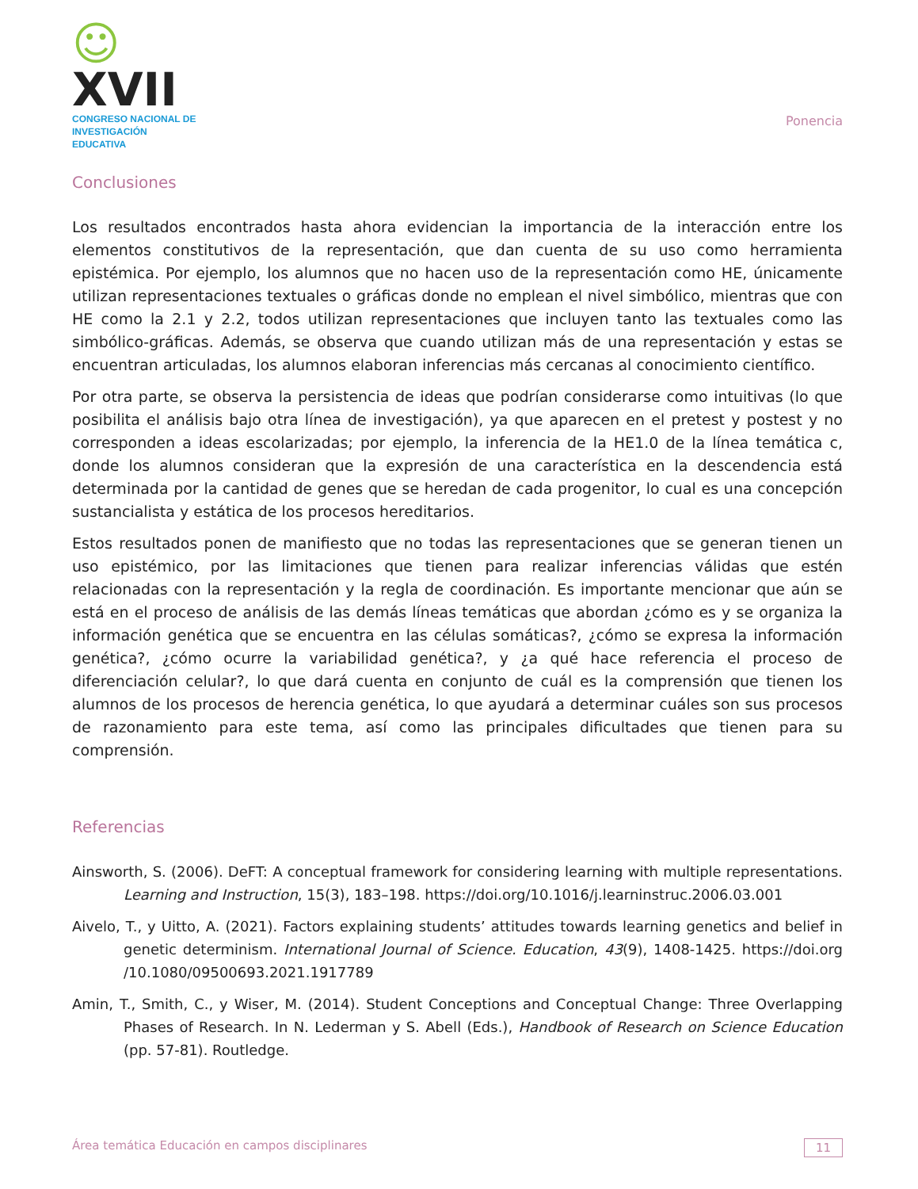☺XVII
CONGRESO NACIONAL DE
INVESTIGACIÓN EDUCATIVA
Ponencia
Conclusiones
Los resultados encontrados hasta ahora evidencian la importancia de la interacción entre los elementos constitutivos de la representación, que dan cuenta de su uso como herramienta epistémica. Por ejemplo, los alumnos que no hacen uso de la representación como HE, únicamente utilizan representaciones textuales o gráficas donde no emplean el nivel simbólico, mientras que con HE como la 2.1 y 2.2, todos utilizan representaciones que incluyen tanto las textuales como las simbólico-gráficas. Además, se observa que cuando utilizan más de una representación y estas se encuentran articuladas, los alumnos elaboran inferencias más cercanas al conocimiento científico.
Por otra parte, se observa la persistencia de ideas que podrían considerarse como intuitivas (lo que posibilita el análisis bajo otra línea de investigación), ya que aparecen en el pretest y postest y no corresponden a ideas escolarizadas; por ejemplo, la inferencia de la HE1.0 de la línea temática c, donde los alumnos consideran que la expresión de una característica en la descendencia está determinada por la cantidad de genes que se heredan de cada progenitor, lo cual es una concepción sustancialista y estática de los procesos hereditarios.
Estos resultados ponen de manifiesto que no todas las representaciones que se generan tienen un uso epistémico, por las limitaciones que tienen para realizar inferencias válidas que estén relacionadas con la representación y la regla de coordinación. Es importante mencionar que aún se está en el proceso de análisis de las demás líneas temáticas que abordan ¿cómo es y se organiza la información genética que se encuentra en las células somáticas?, ¿cómo se expresa la información genética?, ¿cómo ocurre la variabilidad genética?, y ¿a qué hace referencia el proceso de diferenciación celular?, lo que dará cuenta en conjunto de cuál es la comprensión que tienen los alumnos de los procesos de herencia genética, lo que ayudará a determinar cuáles son sus procesos de razonamiento para este tema, así como las principales dificultades que tienen para su comprensión.
Referencias
Ainsworth, S. (2006). DeFT: A conceptual framework for considering learning with multiple representations. Learning and Instruction, 15(3), 183–198. https://doi.org/10.1016/j.learninstruc.2006.03.001
Aivelo, T., y Uitto, A. (2021). Factors explaining students’ attitudes towards learning genetics and belief in genetic determinism. International Journal of Science. Education, 43(9), 1408-1425. https://doi.org /10.1080/09500693.2021.1917789
Amin, T., Smith, C., y Wiser, M. (2014). Student Conceptions and Conceptual Change: Three Overlapping Phases of Research. In N. Lederman y S. Abell (Eds.), Handbook of Research on Science Education (pp. 57-81). Routledge.
Área temática Educación en campos disciplinares 11